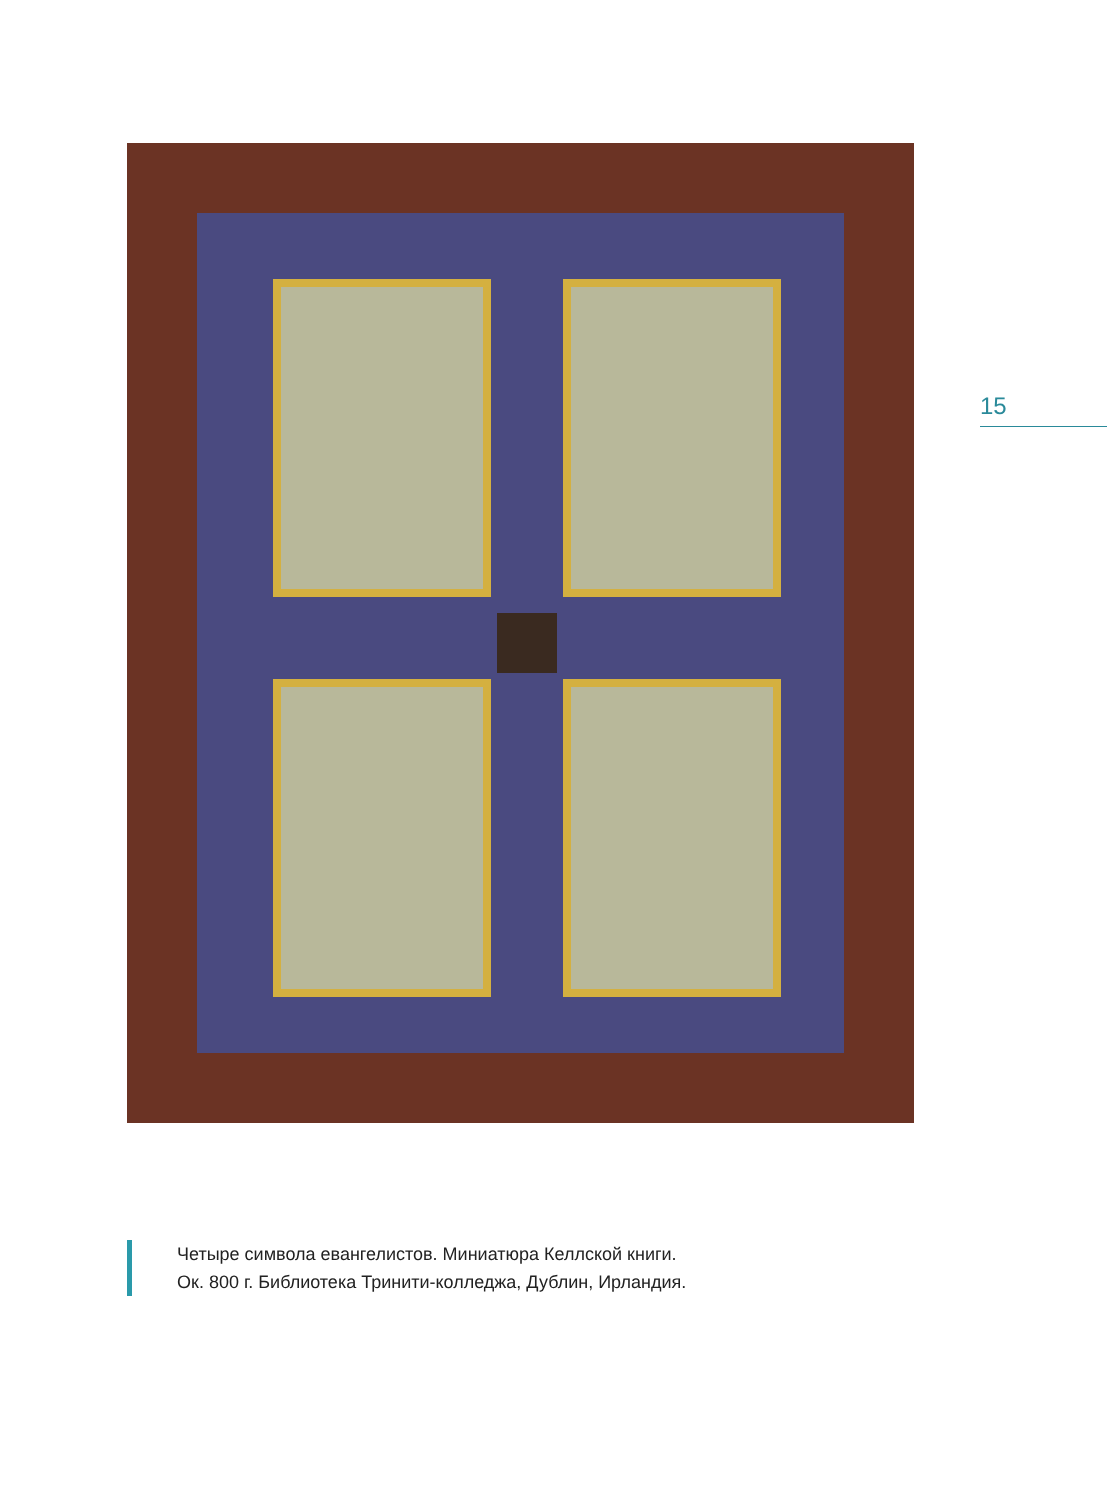15
Четыре символа евангелистов. Миниатюра Келлской книги.
Ок. 800 г. Библиотека Тринити-колледжа, Дублин, Ирландия.